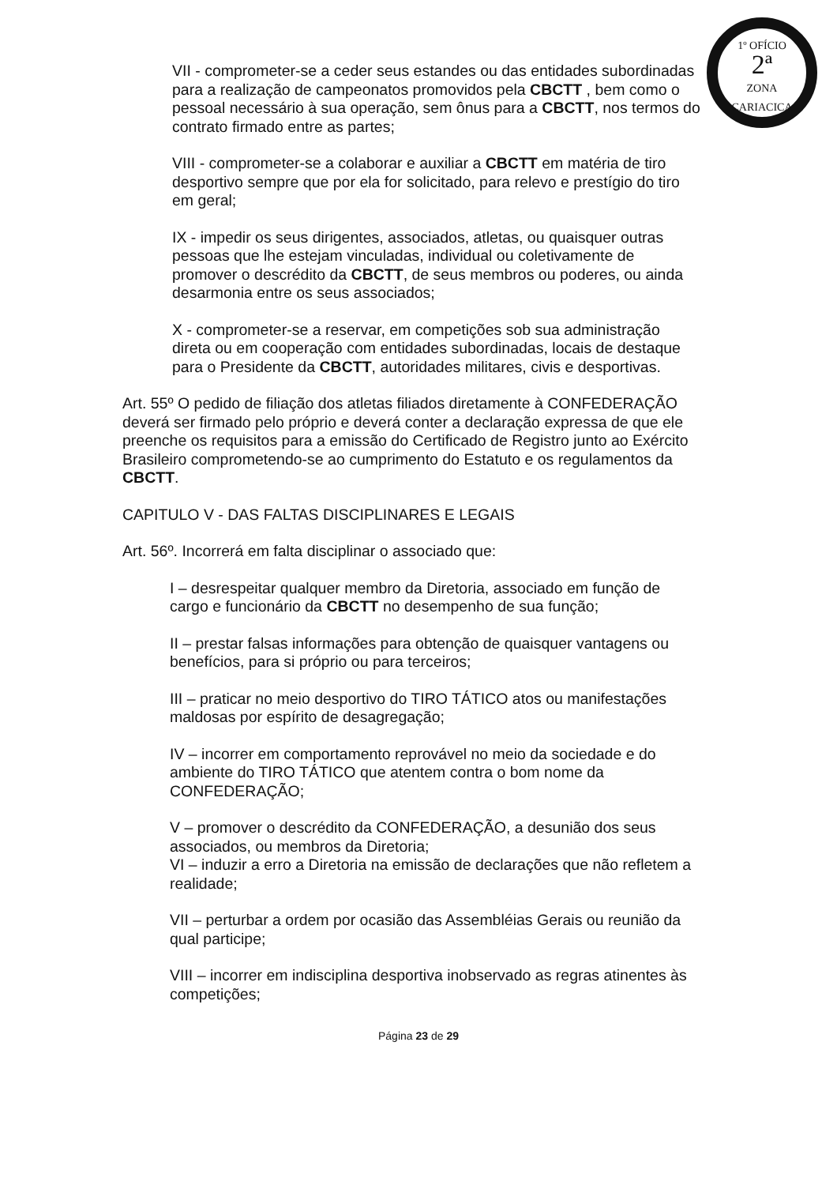1º OFÍCIO
2ª
ZONA
CARIACICA
VII - comprometer-se a ceder seus estandes ou das entidades subordinadas para a realização de campeonatos promovidos pela CBCTT , bem como o pessoal necessário à sua operação, sem ônus para a CBCTT, nos termos do contrato firmado entre as partes;
VIII - comprometer-se a colaborar e auxiliar a CBCTT em matéria de tiro desportivo sempre que por ela for solicitado, para relevo e prestígio do tiro em geral;
IX - impedir os seus dirigentes, associados, atletas, ou quaisquer outras pessoas que lhe estejam vinculadas, individual ou coletivamente de promover o descrédito da CBCTT, de seus membros ou poderes, ou ainda desarmonia entre os seus associados;
X - comprometer-se a reservar, em competições sob sua administração direta ou em cooperação com entidades subordinadas, locais de destaque para o Presidente da CBCTT, autoridades militares, civis e desportivas.
Art. 55º O pedido de filiação dos atletas filiados diretamente à CONFEDERAÇÃO deverá ser firmado pelo próprio e deverá conter a declaração expressa de que ele preenche os requisitos para a emissão do Certificado de Registro junto ao Exército Brasileiro comprometendo-se ao cumprimento do Estatuto e os regulamentos da CBCTT.
CAPITULO V - DAS FALTAS DISCIPLINARES E LEGAIS
Art. 56º. Incorrerá em falta disciplinar o associado que:
I – desrespeitar qualquer membro da Diretoria, associado em função de cargo e funcionário da CBCTT no desempenho de sua função;
II – prestar falsas informações para obtenção de quaisquer vantagens ou benefícios, para si próprio ou para terceiros;
III – praticar no meio desportivo do TIRO TÁTICO atos ou manifestações maldosas por espírito de desagregação;
IV – incorrer em comportamento reprovável no meio da sociedade e do ambiente do TIRO TÁTICO que atentem contra o bom nome da CONFEDERAÇÃO;
V – promover o descrédito da CONFEDERAÇÃO, a desunião dos seus associados, ou membros da Diretoria;
VI – induzir a erro a Diretoria na emissão de declarações que não refletem a realidade;
VII – perturbar a ordem por ocasião das Assembléias Gerais ou reunião da qual participe;
VIII – incorrer em indisciplina desportiva inobservado as regras atinentes às competições;
Página 23 de 29